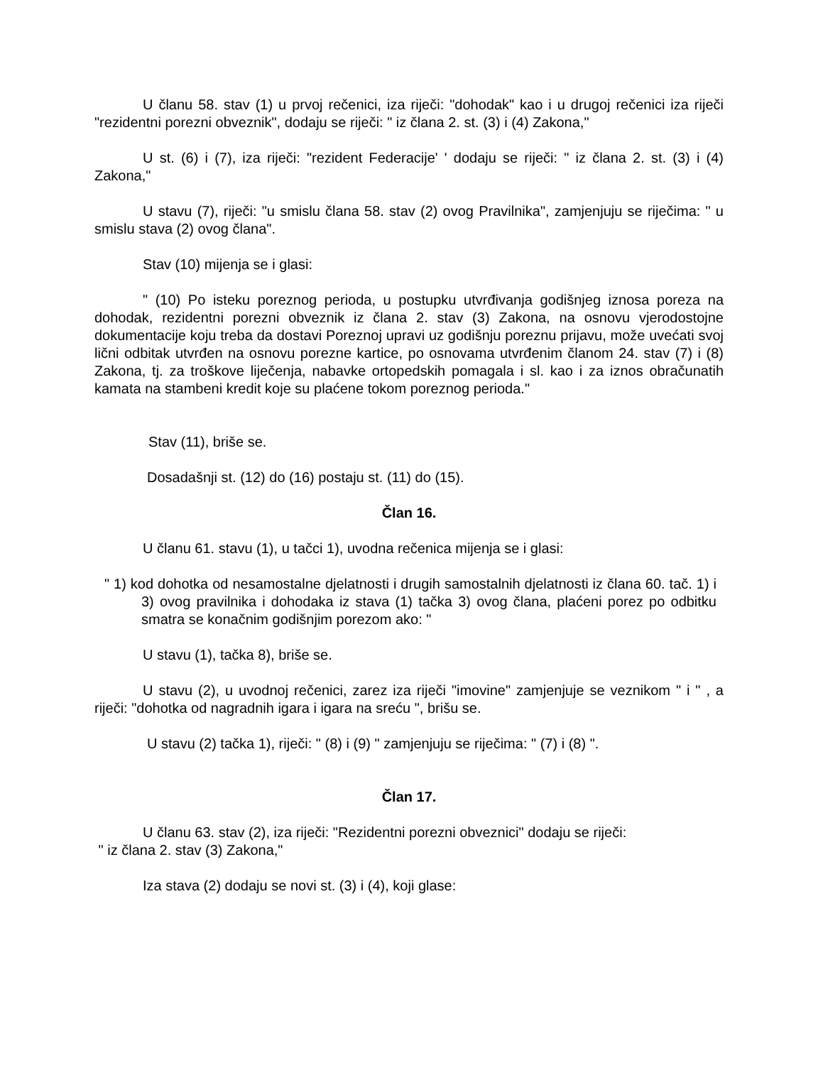U članu 58. stav (1) u prvoj rečenici, iza riječi: "dohodak" kao i u drugoj rečenici iza riječi "rezidentni porezni obveznik", dodaju se riječi: " iz člana 2. st. (3) i (4) Zakona,"
U st. (6) i (7), iza riječi: "rezident Federacije' ' dodaju se riječi: " iz člana 2. st. (3) i (4) Zakona,"
U stavu (7), riječi: "u smislu člana 58. stav (2) ovog Pravilnika", zamjenjuju se riječima: " u smislu stava (2) ovog člana".
Stav (10) mijenja se i glasi:
" (10) Po isteku poreznog perioda, u postupku utvrđivanja godišnjeg iznosa poreza na dohodak, rezidentni porezni obveznik iz člana 2. stav (3) Zakona, na osnovu vjerodostojne dokumentacije koju treba da dostavi Poreznoj upravi uz godišnju poreznu prijavu, može uvećati svoj lični odbitak utvrđen na osnovu porezne kartice, po osnovama utvrđenim članom 24. stav (7) i (8) Zakona, tj. za troškove liječenja, nabavke ortopedskih pomagala i sl. kao i za iznos obračunatih kamata na stambeni kredit koje su plaćene tokom poreznog perioda."
Stav (11), briše se.
Dosadašnji st. (12) do (16) postaju st. (11) do (15).
Član 16.
U članu 61. stavu (1), u tačci 1), uvodna rečenica mijenja se i glasi:
" 1) kod dohotka od nesamostalne djelatnosti i drugih samostalnih djelatnosti iz člana 60. tač. 1) i 3) ovog pravilnika i dohodaka iz stava (1) tačka 3) ovog člana, plaćeni porez po odbitku smatra se konačnim godišnjim porezom ako: "
U stavu (1), tačka 8), briše se.
U stavu (2), u uvodnoj rečenici, zarez iza riječi "imovine" zamjenjuje se veznikom " i " , a riječi: "dohotka od nagradnih igara i igara na sreću ", brišu se.
U stavu (2) tačka 1), riječi: " (8) i (9) " zamjenjuju se riječima: " (7) i (8) ".
Član 17.
U članu 63. stav (2), iza riječi: "Rezidentni porezni obveznici" dodaju se riječi:
" iz člana 2. stav (3) Zakona,"
Iza stava (2) dodaju se novi st. (3) i (4), koji glase: